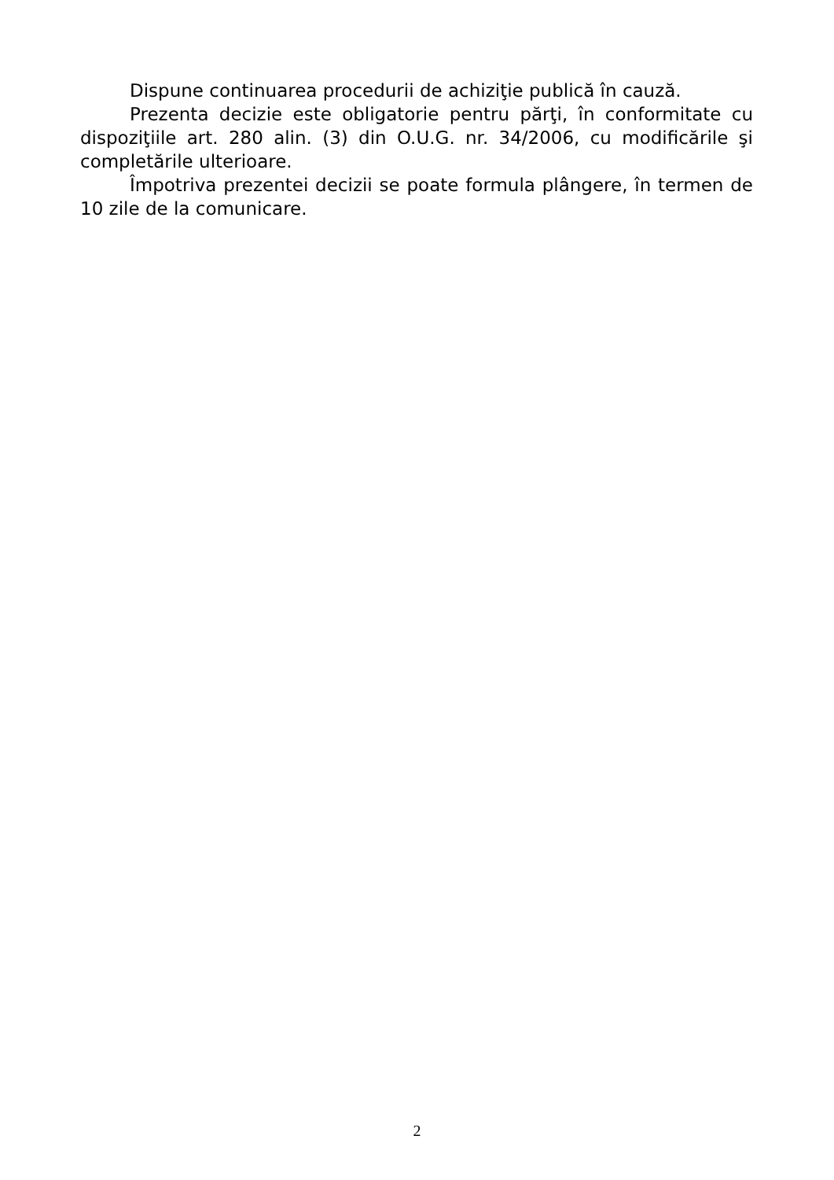Dispune continuarea procedurii de achiziţie publică în cauză.
Prezenta decizie este obligatorie pentru părţi, în conformitate cu dispoziţiile art. 280 alin. (3) din O.U.G. nr. 34/2006, cu modificările şi completările ulterioare.
Împotriva prezentei decizii se poate formula plângere, în termen de 10 zile de la comunicare.
2